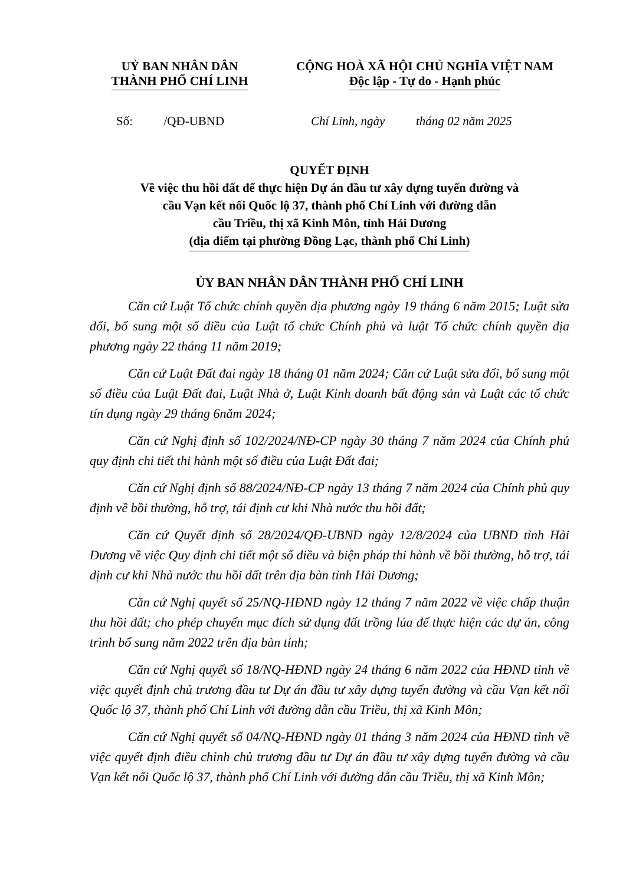UỶ BAN NHÂN DÂN
THÀNH PHỐ CHÍ LINH
CỘNG HOÀ XÃ HỘI CHỦ NGHĨA VIỆT NAM
Độc lập - Tự do - Hạnh phúc
Số: /QĐ-UBND Chí Linh, ngày tháng 02 năm 2025
QUYẾT ĐỊNH
Về việc thu hồi đất để thực hiện Dự án đầu tư xây dựng tuyến đường và
cầu Vạn kết nối Quốc lộ 37, thành phố Chí Linh với đường dẫn
cầu Triều, thị xã Kinh Môn, tỉnh Hải Dương
(địa điểm tại phường Đồng Lạc, thành phố Chí Linh)
ỦY BAN NHÂN DÂN THÀNH PHỐ CHÍ LINH
Căn cứ Luật Tổ chức chính quyền địa phương ngày 19 tháng 6 năm 2015; Luật sửa đổi, bổ sung một số điều của Luật tổ chức Chính phủ và luật Tổ chức chính quyền địa phương ngày 22 tháng 11 năm 2019;
Căn cứ Luật Đất đai ngày 18 tháng 01 năm 2024; Căn cứ Luật sửa đổi, bổ sung một số điều của Luật Đất đai, Luật Nhà ở, Luật Kinh doanh bất động sản và Luật các tổ chức tín dụng ngày 29 tháng 6năm 2024;
Căn cứ Nghị định số 102/2024/NĐ-CP ngày 30 tháng 7 năm 2024 của Chính phủ quy định chi tiết thi hành một số điều của Luật Đất đai;
Căn cứ Nghị định số 88/2024/NĐ-CP ngày 13 tháng 7 năm 2024 của Chính phủ quy định về bồi thường, hỗ trợ, tái định cư khi Nhà nước thu hồi đất;
Căn cứ Quyết định số 28/2024/QĐ-UBND ngày 12/8/2024 của UBND tỉnh Hải Dương về việc Quy định chi tiết một số điều và biện pháp thi hành về bồi thường, hỗ trợ, tái định cư khi Nhà nước thu hồi đất trên địa bàn tỉnh Hải Dương;
Căn cứ Nghị quyết số 25/NQ-HĐND ngày 12 tháng 7 năm 2022 về việc chấp thuận thu hồi đất; cho phép chuyển mục đích sử dụng đất trồng lúa để thực hiện các dự án, công trình bổ sung năm 2022 trên địa bàn tỉnh;
Căn cứ Nghị quyết số 18/NQ-HĐND ngày 24 tháng 6 năm 2022 của HĐND tỉnh về việc quyết định chủ trương đầu tư Dự án đầu tư xây dựng tuyến đường và cầu Vạn kết nối Quốc lộ 37, thành phố Chí Linh với đường dẫn cầu Triều, thị xã Kinh Môn;
Căn cứ Nghị quyết số 04/NQ-HĐND ngày 01 tháng 3 năm 2024 của HĐND tỉnh về việc quyết định điều chỉnh chủ trương đầu tư Dự án đầu tư xây dựng tuyến đường và cầu Vạn kết nối Quốc lộ 37, thành phố Chí Linh với đường dẫn cầu Triều, thị xã Kinh Môn;